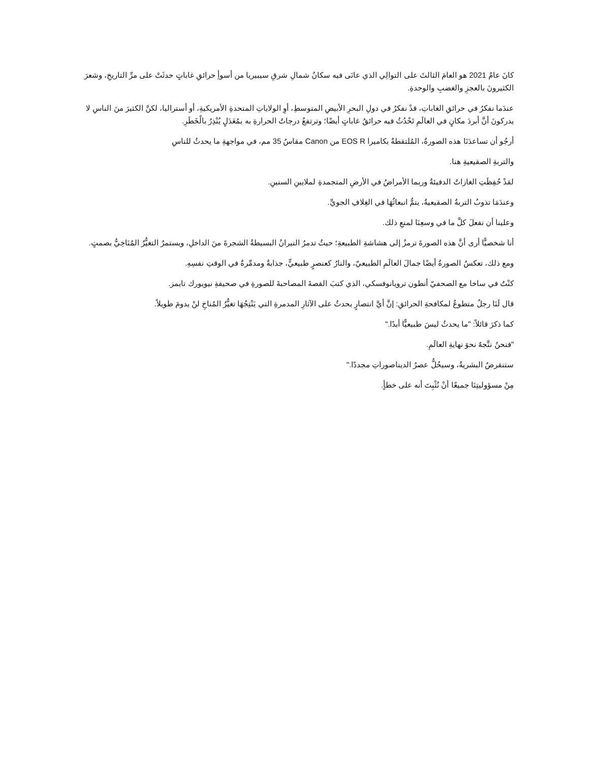كانَ عامُ 2021 هو العامَ الثالثَ على التوالِي الذي عانَى فيه سكانُ شمالِ شرقِ سيبيريا من أسوأِ حرائقِ غاباتٍ حدثَتْ على مرِّ التاريخِ، وشعرَ الكثيرونَ بالعجزِ والغضبِ والوحدةِ.
عندَما نفكرُ في حرائقِ الغاباتِ، قدْ نفكرُ في دولِ البحرِ الأبيضِ المتوسطِ، أوِ الولاياتِ المتحدةِ الأمريكيةِ، أو أستراليا، لكنَّ الكثيرَ منَ الناسِ لا يدركونَ أنَّ أبردَ مكانٍ في العالَمِ تَحْدُثُ فيه حرائقُ غاباتٍ أيضًا؛ وترتفعُ درجاتُ الحرارةِ به بمُعَدَلٍ يُنْذِرُ بالْخَطَرِ.
أرجُو أن تساعدَنَا هذه الصورةُ، المُلتقطةُ بكاميرا EOS R من Canon مقاسُ 35 مم، في مواجهةِ ما يحدثُ للناسِ
والتربةِ الصقيعيةِ هنا.
لقدْ حُفِظَتِ الغازاتُ الدفيئةُ وربما الأمراضُ في الأرضِ المتجمدةِ لملايينِ السنينِ.
وعندَمَا تذوبُ التربةُ الصقيعيةُ، يتمُّ انبعاثُهَا في الغِلافِ الجويِّ.
وعلينا أن نفعلَ كلَّ ما في وسعِنَا لمنعِ ذلك.
أنا شخصيًّا أرى أنَّ هذه الصورةَ ترمزُ إلى هشاشةِ الطبيعةِ؛ حيثُ تدمرُ النيرانُ البسيطةُ الشجرةَ منَ الداخلِ، ويستمرُ التغيُّرُ المُنَاخِيُّ بصمتٍ.
ومع ذلك، تعكسُ الصورةُ أيضًا جمالَ العالَمِ الطبيعيّ، والنارُ كعنصرٍ طبيعيٍّ، جذابةٌ ومدمِّرةٌ في الوقتِ نفسِهِ.
كنْتُ في ساخا مع الصحفيّ أنطون ترويانوفسكي، الذي كتبَ القصةَ المصاحبةَ للصورةِ في صحيفةِ نيويورك تايمز.
قال لَنَا رجلٌ متطوعٌ لمكافحةِ الحرائقِ: إنَّ أيَّ انتصارٍ يحدثُ على الآثارِ المدمرةِ التي يَنْتِجُهَا تغيُّرُ المُناخِ لنْ يدومَ طويلاً.
كما ذكرَ قائلاً: "ما يحدثُ ليسَ طبيعيًّا أبدًا."
"فنحنُ نتَّجهُ نحوَ نهايةِ العالَمِ.
ستنقرضُ البشريةُ، وسيحُلُّ عصرُ الديناصوراتِ مجددًا."
مِنْ مسؤوليتِنَا جميعًا أنْ نُثْبِتَ أنه على خطأٍ.